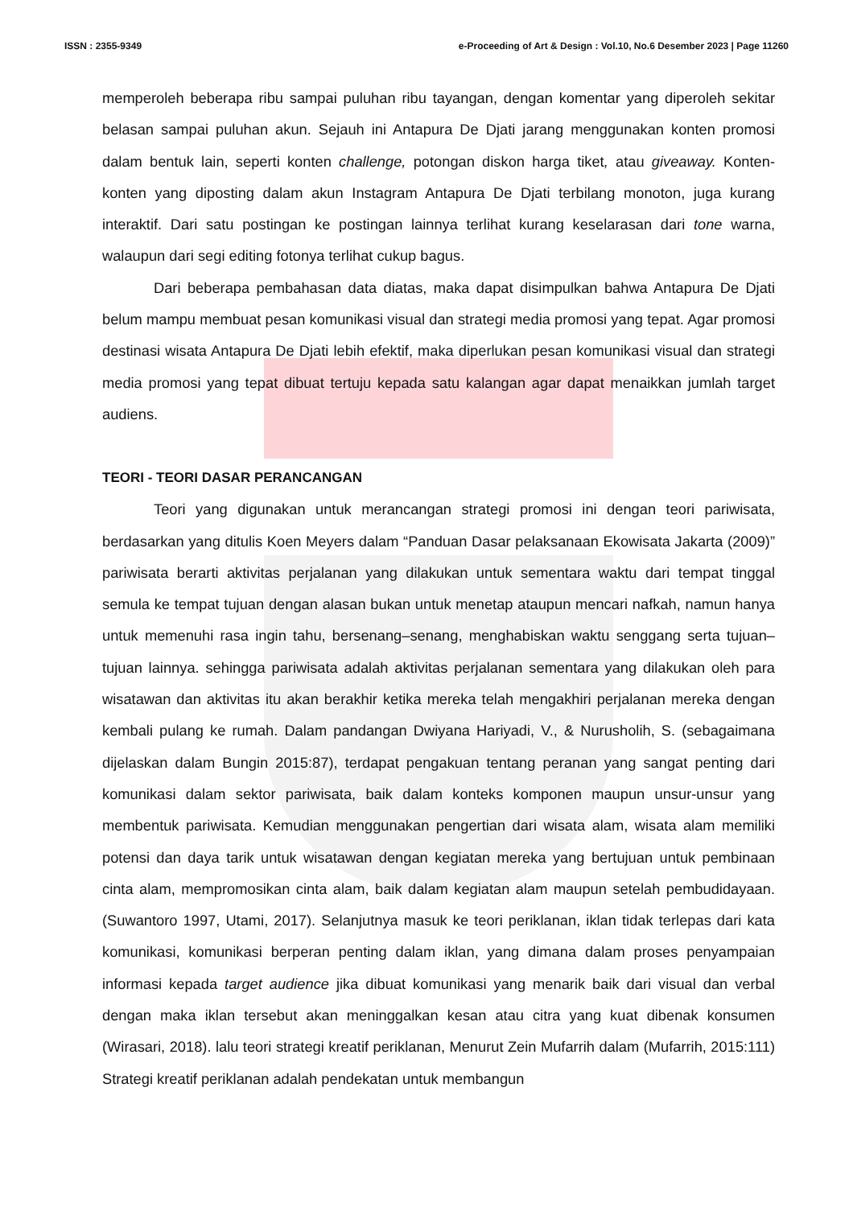ISSN : 2355-9349 e-Proceeding of Art & Design : Vol.10, No.6 Desember 2023 | Page 11260
memperoleh beberapa ribu sampai puluhan ribu tayangan, dengan komentar yang diperoleh sekitar belasan sampai puluhan akun. Sejauh ini Antapura De Djati jarang menggunakan konten promosi dalam bentuk lain, seperti konten challenge, potongan diskon harga tiket, atau giveaway. Konten-konten yang diposting dalam akun Instagram Antapura De Djati terbilang monoton, juga kurang interaktif. Dari satu postingan ke postingan lainnya terlihat kurang keselarasan dari tone warna, walaupun dari segi editing fotonya terlihat cukup bagus.
Dari beberapa pembahasan data diatas, maka dapat disimpulkan bahwa Antapura De Djati belum mampu membuat pesan komunikasi visual dan strategi media promosi yang tepat. Agar promosi destinasi wisata Antapura De Djati lebih efektif, maka diperlukan pesan komunikasi visual dan strategi media promosi yang tepat dibuat tertuju kepada satu kalangan agar dapat menaikkan jumlah target audiens.
TEORI - TEORI DASAR PERANCANGAN
Teori yang digunakan untuk merancangan strategi promosi ini dengan teori pariwisata, berdasarkan yang ditulis Koen Meyers dalam “Panduan Dasar pelaksanaan Ekowisata Jakarta (2009)” pariwisata berarti aktivitas perjalanan yang dilakukan untuk sementara waktu dari tempat tinggal semula ke tempat tujuan dengan alasan bukan untuk menetap ataupun mencari nafkah, namun hanya untuk memenuhi rasa ingin tahu, bersenang–senang, menghabiskan waktu senggang serta tujuan–tujuan lainnya. sehingga pariwisata adalah aktivitas perjalanan sementara yang dilakukan oleh para wisatawan dan aktivitas itu akan berakhir ketika mereka telah mengakhiri perjalanan mereka dengan kembali pulang ke rumah. Dalam pandangan Dwiyana Hariyadi, V., & Nurusholih, S. (sebagaimana dijelaskan dalam Bungin 2015:87), terdapat pengakuan tentang peranan yang sangat penting dari komunikasi dalam sektor pariwisata, baik dalam konteks komponen maupun unsur-unsur yang membentuk pariwisata. Kemudian menggunakan pengertian dari wisata alam, wisata alam memiliki potensi dan daya tarik untuk wisatawan dengan kegiatan mereka yang bertujuan untuk pembinaan cinta alam, mempromosikan cinta alam, baik dalam kegiatan alam maupun setelah pembudidayaan. (Suwantoro 1997, Utami, 2017). Selanjutnya masuk ke teori periklanan, iklan tidak terlepas dari kata komunikasi, komunikasi berperan penting dalam iklan, yang dimana dalam proses penyampaian informasi kepada target audience jika dibuat komunikasi yang menarik baik dari visual dan verbal dengan maka iklan tersebut akan meninggalkan kesan atau citra yang kuat dibenak konsumen (Wirasari, 2018). lalu teori strategi kreatif periklanan, Menurut Zein Mufarrih dalam (Mufarrih, 2015:111) Strategi kreatif periklanan adalah pendekatan untuk membangun